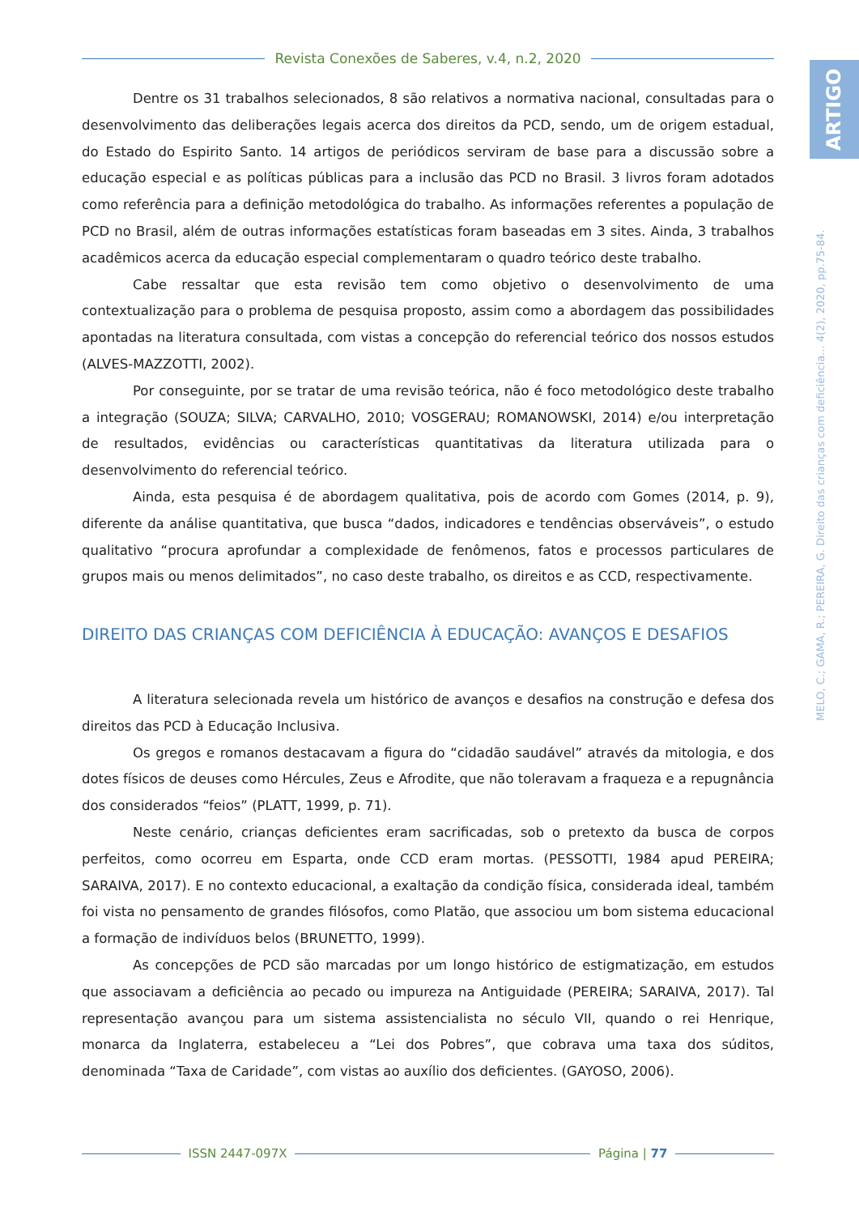Revista Conexões de Saberes, v.4, n.2, 2020
ARTIGO
MELO, C.; GAMA, R.; PEREIRA, G. Direito das crianças com deficiência... 4(2), 2020, pp.75-84.
Dentre os 31 trabalhos selecionados, 8 são relativos a normativa nacional, consultadas para o desenvolvimento das deliberações legais acerca dos direitos da PCD, sendo, um de origem estadual, do Estado do Espirito Santo. 14 artigos de periódicos serviram de base para a discussão sobre a educação especial e as políticas públicas para a inclusão das PCD no Brasil. 3 livros foram adotados como referência para a definição metodológica do trabalho. As informações referentes a população de PCD no Brasil, além de outras informações estatísticas foram baseadas em 3 sites. Ainda, 3 trabalhos acadêmicos acerca da educação especial complementaram o quadro teórico deste trabalho.
Cabe ressaltar que esta revisão tem como objetivo o desenvolvimento de uma contextualização para o problema de pesquisa proposto, assim como a abordagem das possibilidades apontadas na literatura consultada, com vistas a concepção do referencial teórico dos nossos estudos (ALVES-MAZZOTTI, 2002).
Por conseguinte, por se tratar de uma revisão teórica, não é foco metodológico deste trabalho a integração (SOUZA; SILVA; CARVALHO, 2010; VOSGERAU; ROMANOWSKI, 2014) e/ou interpretação de resultados, evidências ou características quantitativas da literatura utilizada para o desenvolvimento do referencial teórico.
Ainda, esta pesquisa é de abordagem qualitativa, pois de acordo com Gomes (2014, p. 9), diferente da análise quantitativa, que busca “dados, indicadores e tendências observáveis”, o estudo qualitativo “procura aprofundar a complexidade de fenômenos, fatos e processos particulares de grupos mais ou menos delimitados”, no caso deste trabalho, os direitos e as CCD, respectivamente.
DIREITO DAS CRIANÇAS COM DEFICIÊNCIA À EDUCAÇÃO: AVANÇOS E DESAFIOS
A literatura selecionada revela um histórico de avanços e desafios na construção e defesa dos direitos das PCD à Educação Inclusiva.
Os gregos e romanos destacavam a figura do “cidadão saudável” através da mitologia, e dos dotes físicos de deuses como Hércules, Zeus e Afrodite, que não toleravam a fraqueza e a repugnância dos considerados “feios” (PLATT, 1999, p. 71).
Neste cenário, crianças deficientes eram sacrificadas, sob o pretexto da busca de corpos perfeitos, como ocorreu em Esparta, onde CCD eram mortas. (PESSOTTI, 1984 apud PEREIRA; SARAIVA, 2017). E no contexto educacional, a exaltação da condição física, considerada ideal, também foi vista no pensamento de grandes filósofos, como Platão, que associou um bom sistema educacional a formação de indivíduos belos (BRUNETTO, 1999).
As concepções de PCD são marcadas por um longo histórico de estigmatização, em estudos que associavam a deficiência ao pecado ou impureza na Antiguidade (PEREIRA; SARAIVA, 2017). Tal representação avançou para um sistema assistencialista no século VII, quando o rei Henrique, monarca da Inglaterra, estabeleceu a “Lei dos Pobres”, que cobrava uma taxa dos súditos, denominada “Taxa de Caridade”, com vistas ao auxílio dos deficientes. (GAYOSO, 2006).
ISSN 2447-097X Página | 77